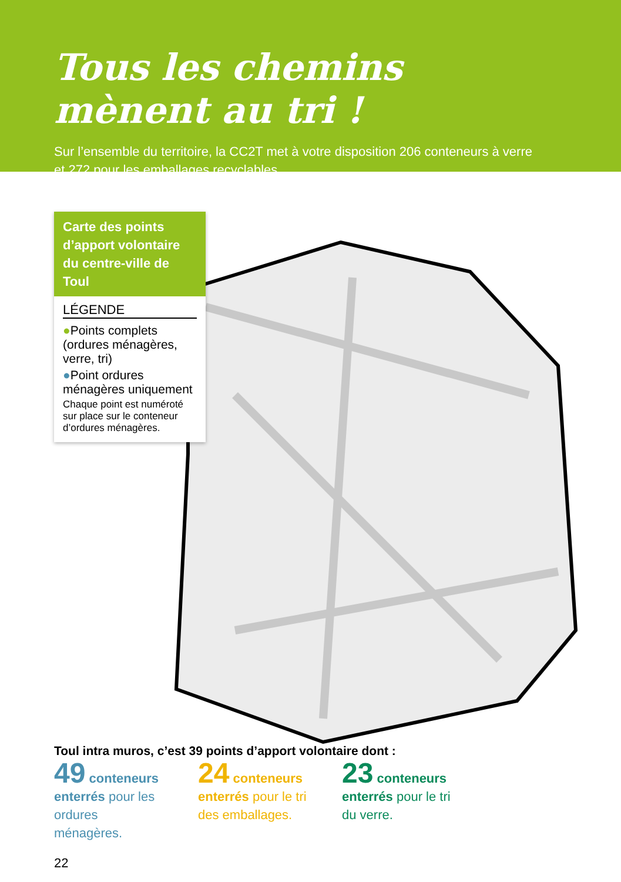Tous les chemins mènent au tri !
Sur l’ensemble du territoire, la CC2T met à votre disposition 206 conteneurs à verre
et 272 pour les emballages recyclables.
Carte des points d’apport volontaire du centre-ville de Toul
LÉGENDE
●Points complets (ordures ménagères, verre, tri)
●Point ordures ménagères uniquement
Chaque point est numéroté sur place sur le conteneur d’ordures ménagères.
Toul intra muros, c’est 39 points d’apport volontaire dont :
49 conteneurs enterrés pour les ordures ménagères.
24 conteneurs enterrés pour le tri des emballages.
23 conteneurs enterrés pour le tri du verre.
22